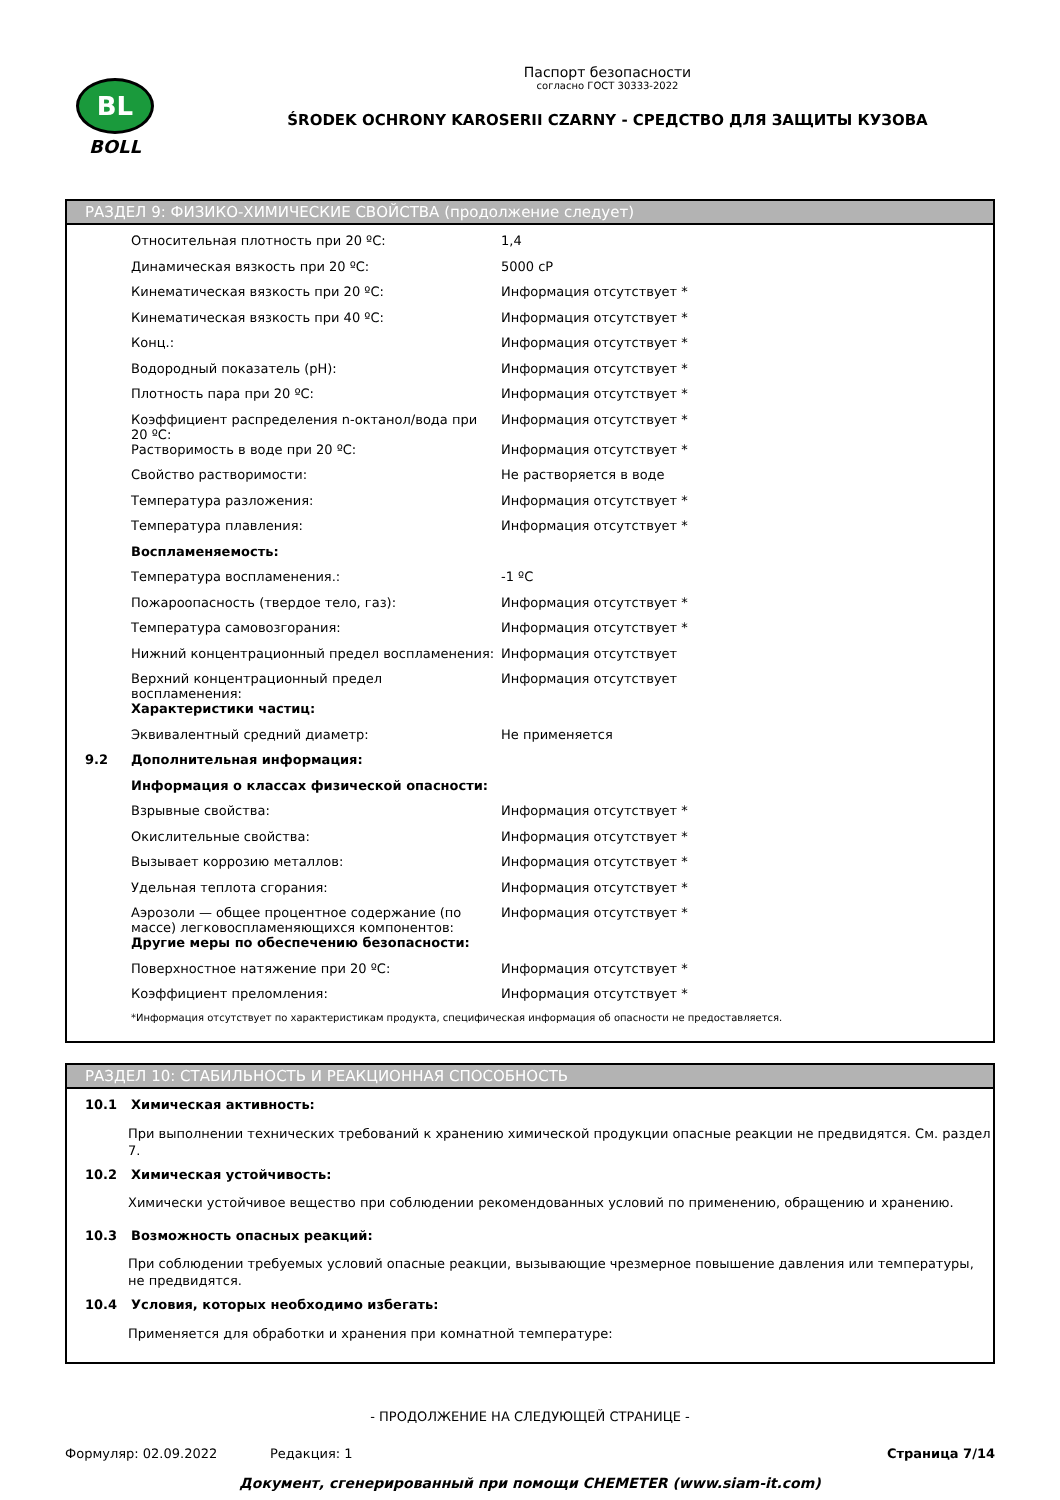BL
BOLL
Паспорт безопасности
согласно ГОСТ 30333-2022
ŚRODEK OCHRONY KAROSERII CZARNY - СРЕДСТВО ДЛЯ ЗАЩИТЫ КУЗОВА
РАЗДЕЛ 9: ФИЗИКО-ХИМИЧЕСКИЕ СВОЙСТВА (продолжение следует)
| | Относительная плотность при 20 ºC: | 1,4 |
| | Динамическая вязкость при 20 ºC: | 5000 cP |
| | Кинематическая вязкость при 20 ºC: | Информация отсутствует * |
| | Кинематическая вязкость при 40 ºC: | Информация отсутствует * |
| | Конц.: | Информация отсутствует * |
| | Водородный показатель (pH): | Информация отсутствует * |
| | Плотность пара при 20 ºC: | Информация отсутствует * |
| | Коэффициент распределения n-октанол/вода при 20 ºC: | Информация отсутствует * |
| | Растворимость в воде при 20 ºC: | Информация отсутствует * |
| | Свойство растворимости: | Не растворяется в воде |
| | Температура разложения: | Информация отсутствует * |
| | Температура плавления: | Информация отсутствует * |
| | Воспламеняемость: | |
| | Температура воспламенения.: | -1 ºC |
| | Пожароопасность (твердое тело, газ): | Информация отсутствует * |
| | Температура самовозгорания: | Информация отсутствует * |
| | Нижний концентрационный предел воспламенения: | Информация отсутствует |
| | Верхний концентрационный предел воспламенения: | Информация отсутствует |
| | Характеристики частиц: | |
| | Эквивалентный средний диаметр: | Не применяется |
| 9.2 | Дополнительная информация: | |
| | Информация о классах физической опасности: | |
| | Взрывные свойства: | Информация отсутствует * |
| | Окислительные свойства: | Информация отсутствует * |
| | Вызывает коррозию металлов: | Информация отсутствует * |
| | Удельная теплота сгорания: | Информация отсутствует * |
| | Аэрозоли — общее процентное содержание (по массе) легковоспламеняющихся компонентов: | Информация отсутствует * |
| | Другие меры по обеспечению безопасности: | |
| | Поверхностное натяжение при 20 ºC: | Информация отсутствует * |
| | Коэффициент преломления: | Информация отсутствует * |
| | *Информация отсутствует по характеристикам продукта, специфическая информация об опасности не предоставляется. | |
РАЗДЕЛ 10: СТАБИЛЬНОСТЬ И РЕАКЦИОННАЯ СПОСОБНОСТЬ
| 10.1 | Химическая активность: |
| | При выполнении технических требований к хранению химической продукции опасные реакции не предвидятся. См. раздел 7. |
| 10.2 | Химическая устойчивость: |
| | Химически устойчивое вещество при соблюдении рекомендованных условий по применению, обращению и хранению. |
| 10.3 | Возможность опасных реакций: |
| | При соблюдении требуемых условий опасные реакции, вызывающие чрезмерное повышение давления или температуры, не предвидятся. |
| 10.4 | Условия, которых необходимо избегать: |
| | Применяется для обработки и хранения при комнатной температуре: |
- ПРОДОЛЖЕНИЕ НА СЛЕДУЮЩЕЙ СТРАНИЦЕ -
Формуляр: 02.09.2022 Редакция: 1 Страница 7/14
Документ, сгенерированный при помощи CHEMETER (www.siam-it.com)